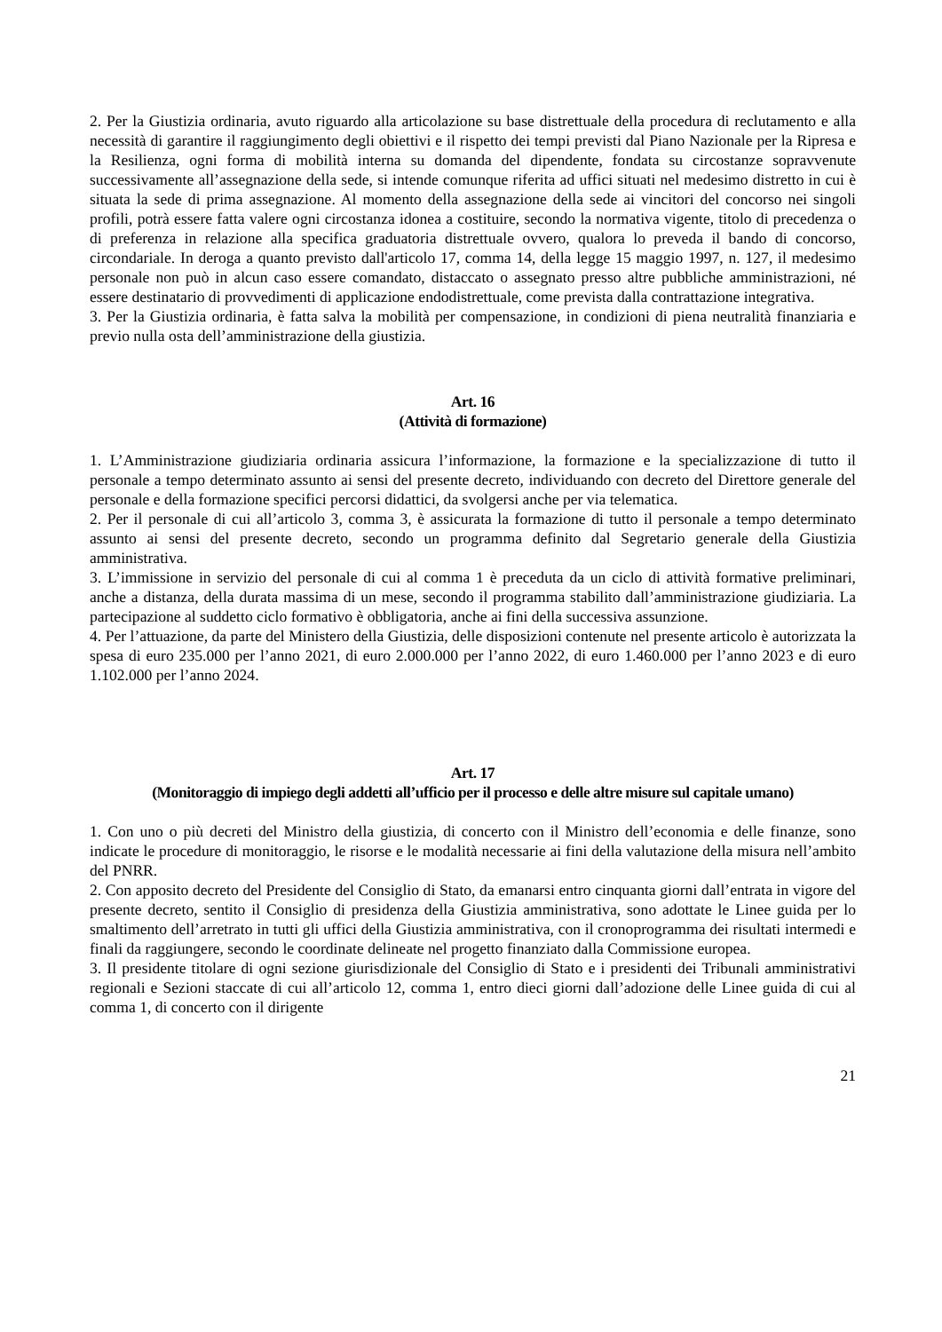2. Per la Giustizia ordinaria, avuto riguardo alla articolazione su base distrettuale della procedura di reclutamento e alla necessità di garantire il raggiungimento degli obiettivi e il rispetto dei tempi previsti dal Piano Nazionale per la Ripresa e la Resilienza, ogni forma di mobilità interna su domanda del dipendente, fondata su circostanze sopravvenute successivamente all’assegnazione della sede, si intende comunque riferita ad uffici situati nel medesimo distretto in cui è situata la sede di prima assegnazione. Al momento della assegnazione della sede ai vincitori del concorso nei singoli profili, potrà essere fatta valere ogni circostanza idonea a costituire, secondo la normativa vigente, titolo di precedenza o di preferenza in relazione alla specifica graduatoria distrettuale ovvero, qualora lo preveda il bando di concorso, circondariale. In deroga a quanto previsto dall'articolo 17, comma 14, della legge 15 maggio 1997, n. 127, il medesimo personale non può in alcun caso essere comandato, distaccato o assegnato presso altre pubbliche amministrazioni, né essere destinatario di provvedimenti di applicazione endodistrettuale, come prevista dalla contrattazione integrativa.
3. Per la Giustizia ordinaria, è fatta salva la mobilità per compensazione, in condizioni di piena neutralità finanziaria e previo nulla osta dell’amministrazione della giustizia.
Art. 16
(Attività di formazione)
1. L’Amministrazione giudiziaria ordinaria assicura l’informazione, la formazione e la specializzazione di tutto il personale a tempo determinato assunto ai sensi del presente decreto, individuando con decreto del Direttore generale del personale e della formazione specifici percorsi didattici, da svolgersi anche per via telematica.
2. Per il personale di cui all’articolo 3, comma 3, è assicurata la formazione di tutto il personale a tempo determinato assunto ai sensi del presente decreto, secondo un programma definito dal Segretario generale della Giustizia amministrativa.
3. L’immissione in servizio del personale di cui al comma 1 è preceduta da un ciclo di attività formative preliminari, anche a distanza, della durata massima di un mese, secondo il programma stabilito dall’amministrazione giudiziaria. La partecipazione al suddetto ciclo formativo è obbligatoria, anche ai fini della successiva assunzione.
4. Per l’attuazione, da parte del Ministero della Giustizia, delle disposizioni contenute nel presente articolo è autorizzata la spesa di euro 235.000 per l’anno 2021, di euro 2.000.000 per l’anno 2022, di euro 1.460.000 per l’anno 2023 e di euro 1.102.000 per l’anno 2024.
Art. 17
(Monitoraggio di impiego degli addetti all’ufficio per il processo e delle altre misure sul capitale umano)
1. Con uno o più decreti del Ministro della giustizia, di concerto con il Ministro dell’economia e delle finanze, sono indicate le procedure di monitoraggio, le risorse e le modalità necessarie ai fini della valutazione della misura nell’ambito del PNRR.
2. Con apposito decreto del Presidente del Consiglio di Stato, da emanarsi entro cinquanta giorni dall’entrata in vigore del presente decreto, sentito il Consiglio di presidenza della Giustizia amministrativa, sono adottate le Linee guida per lo smaltimento dell’arretrato in tutti gli uffici della Giustizia amministrativa, con il cronoprogramma dei risultati intermedi e finali da raggiungere, secondo le coordinate delineate nel progetto finanziato dalla Commissione europea.
3. Il presidente titolare di ogni sezione giurisdizionale del Consiglio di Stato e i presidenti dei Tribunali amministrativi regionali e Sezioni staccate di cui all’articolo 12, comma 1, entro dieci giorni dall’adozione delle Linee guida di cui al comma 1, di concerto con il dirigente
21